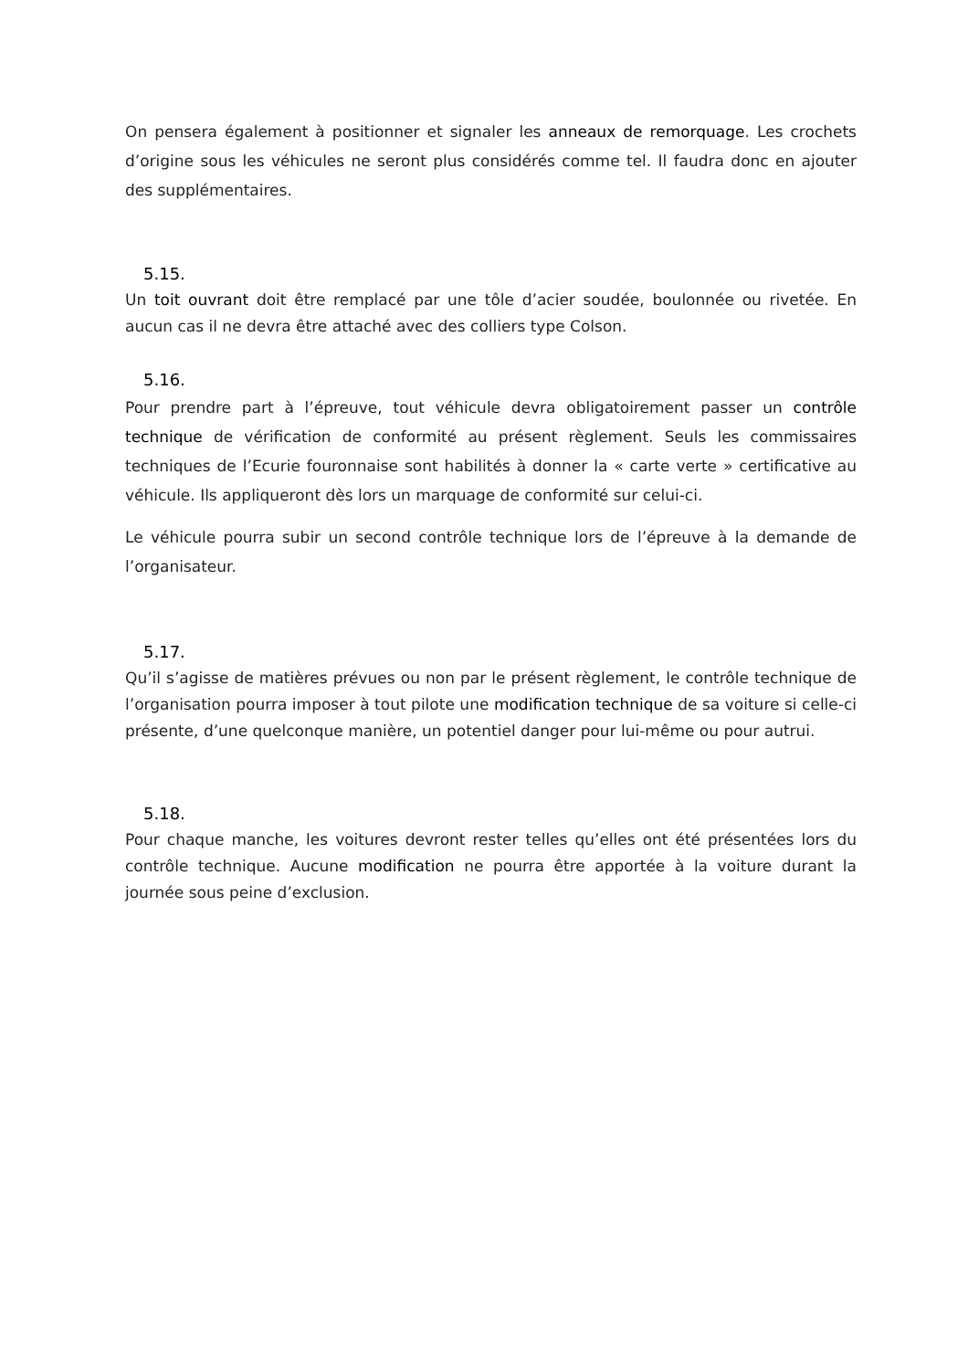On pensera également à positionner et signaler les anneaux de remorquage. Les crochets d’origine sous les véhicules ne seront plus considérés comme tel. Il faudra donc en ajouter des supplémentaires.
5.15.
Un toit ouvrant doit être remplacé par une tôle d’acier soudée, boulonnée ou rivetée. En aucun cas il ne devra être attaché avec des colliers type Colson.
5.16.
Pour prendre part à l’épreuve, tout véhicule devra obligatoirement passer un contrôle technique de vérification de conformité au présent règlement. Seuls les commissaires techniques de l’Ecurie fouronnaise sont habilités à donner la « carte verte » certificative au véhicule. Ils appliqueront dès lors un marquage de conformité sur celui-ci.
Le véhicule pourra subir un second contrôle technique lors de l’épreuve à la demande de l’organisateur.
5.17.
Qu’il s’agisse de matières prévues ou non par le présent règlement, le contrôle technique de l’organisation pourra imposer à tout pilote une modification technique de sa voiture si celle-ci présente, d’une quelconque manière, un potentiel danger pour lui-même ou pour autrui.
5.18.
Pour chaque manche, les voitures devront rester telles qu’elles ont été présentées lors du contrôle technique. Aucune modification ne pourra être apportée à la voiture durant la journée sous peine d’exclusion.